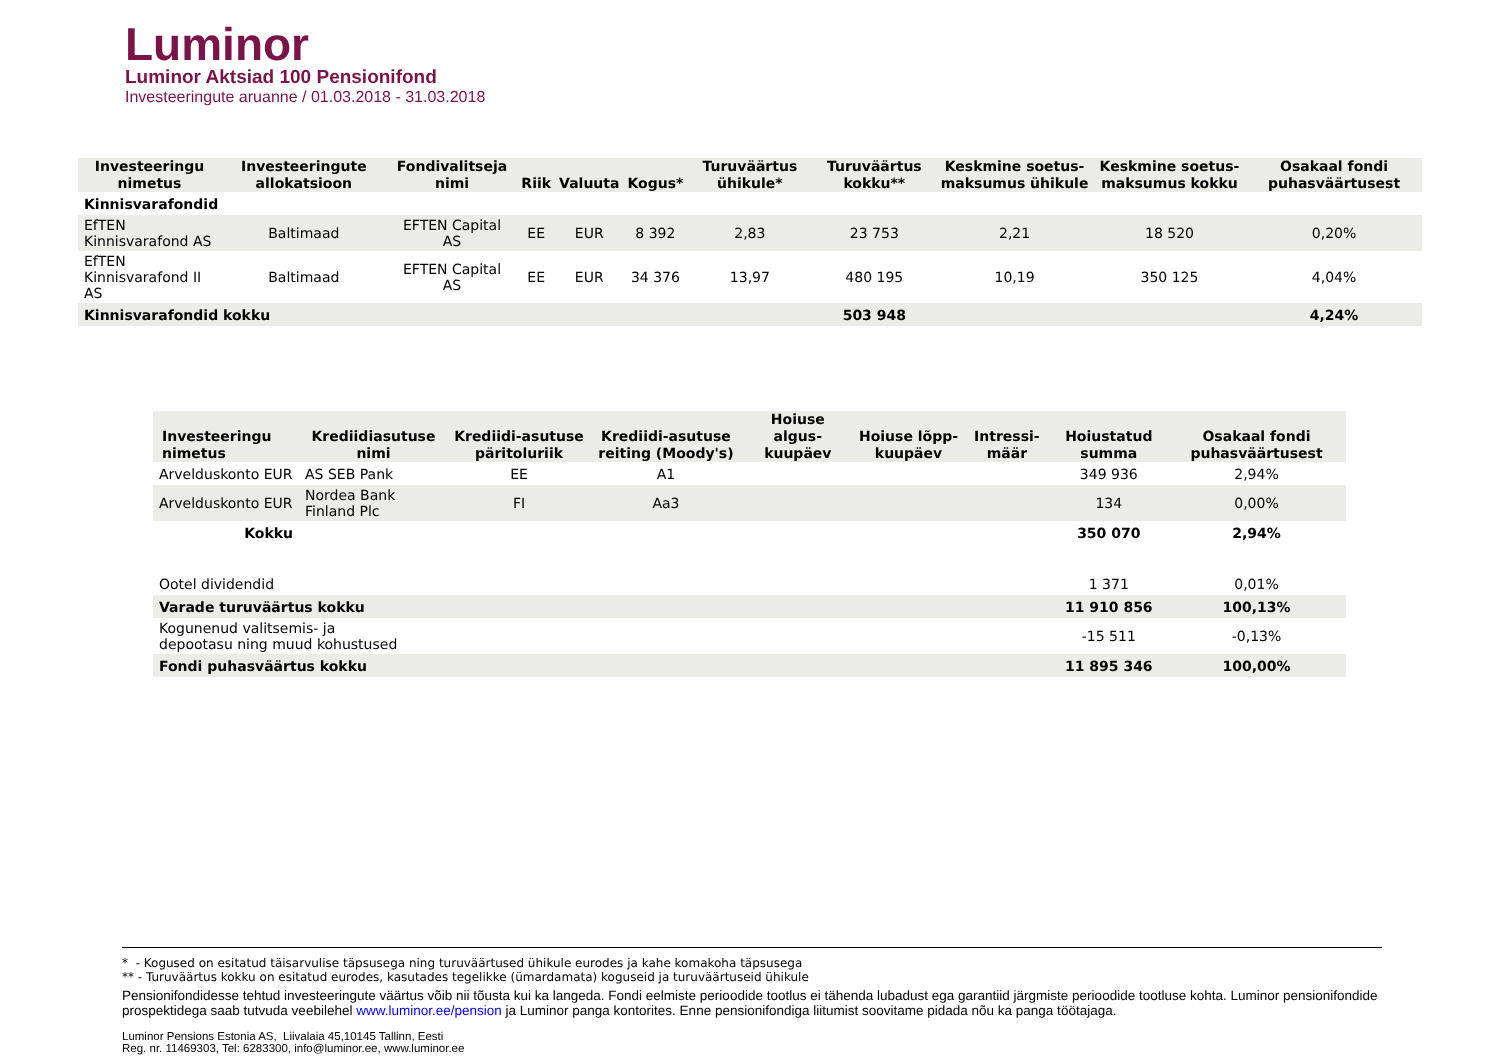Luminor
Luminor Aktsiad 100 Pensionifond
Investeeringute aruanne / 01.03.2018 - 31.03.2018
| Investeeringu nimetus | Investeeringute allokatsioon | Fondivalitseja nimi | Riik | Valuuta | Kogus* | Turuväärtus ühikule* | Turuväärtus kokku** | Keskmine soetus-maksumus ühikule | Keskmine soetus-maksumus kokku | Osakaal fondi puhasväärtusest |
| --- | --- | --- | --- | --- | --- | --- | --- | --- | --- | --- |
| Kinnisvarafondid | | | | | | | | | | |
| EfTEN Kinnisvarafond AS | Baltimaad | EFTEN Capital AS | EE | EUR | 8 392 | 2,83 | 23 753 | 2,21 | 18 520 | 0,20% |
| EfTEN Kinnisvarafond II AS | Baltimaad | EFTEN Capital AS | EE | EUR | 34 376 | 13,97 | 480 195 | 10,19 | 350 125 | 4,04% |
| Kinnisvarafondid kokku | | | | | | | 503 948 | | | 4,24% |
| Investeeringu nimetus | Krediidiasutuse nimi | Krediidi-asutuse päritoluriik | Krediidi-asutuse reiting (Moody's) | Hoiuse algus-kuupäev | Hoiuse lõpp-kuupäev | Intressi-määr | Hoiustatud summa | Osakaal fondi puhasväärtusest |
| --- | --- | --- | --- | --- | --- | --- | --- | --- |
| Arvelduskonto EUR | AS SEB Pank | EE | A1 | | | | 349 936 | 2,94% |
| Arvelduskonto EUR | Nordea Bank Finland Plc | FI | Aa3 | | | | 134 | 0,00% |
| Kokku | | | | | | | 350 070 | 2,94% |
| Ootel dividendid | | | | | | | 1 371 | 0,01% |
| Varade turuväärtus kokku | | | | | | | 11 910 856 | 100,13% |
| Kogunenud valitsemis- ja depootasu ning muud kohustused | | | | | | | -15 511 | -0,13% |
| Fondi puhasväärtus kokku | | | | | | | 11 895 346 | 100,00% |
* - Kogused on esitatud täisarvulise täpsusega ning turuväärtused ühikule eurodes ja kahe komakoha täpsusega
** - Turuväärtus kokku on esitatud eurodes, kasutades tegelikke (ümardamata) koguseid ja turuväärtuseid ühikule
Pensionifondidesse tehtud investeeringute väärtus võib nii tõusta kui ka langeda. Fondi eelmiste perioodide tootlus ei tähenda lubadust ega garantiid järgmiste perioodide tootluse kohta. Luminor pensionifondide prospektidega saab tutvuda veebilehel www.luminor.ee/pension ja Luminor panga kontorites. Enne pensionifondiga liitumist soovitame pidada nõu ka panga töötajaga.
Luminor Pensions Estonia AS, Liivalaia 45,10145 Tallinn, Eesti
Reg. nr. 11469303, Tel: 6283300, info@luminor.ee, www.luminor.ee